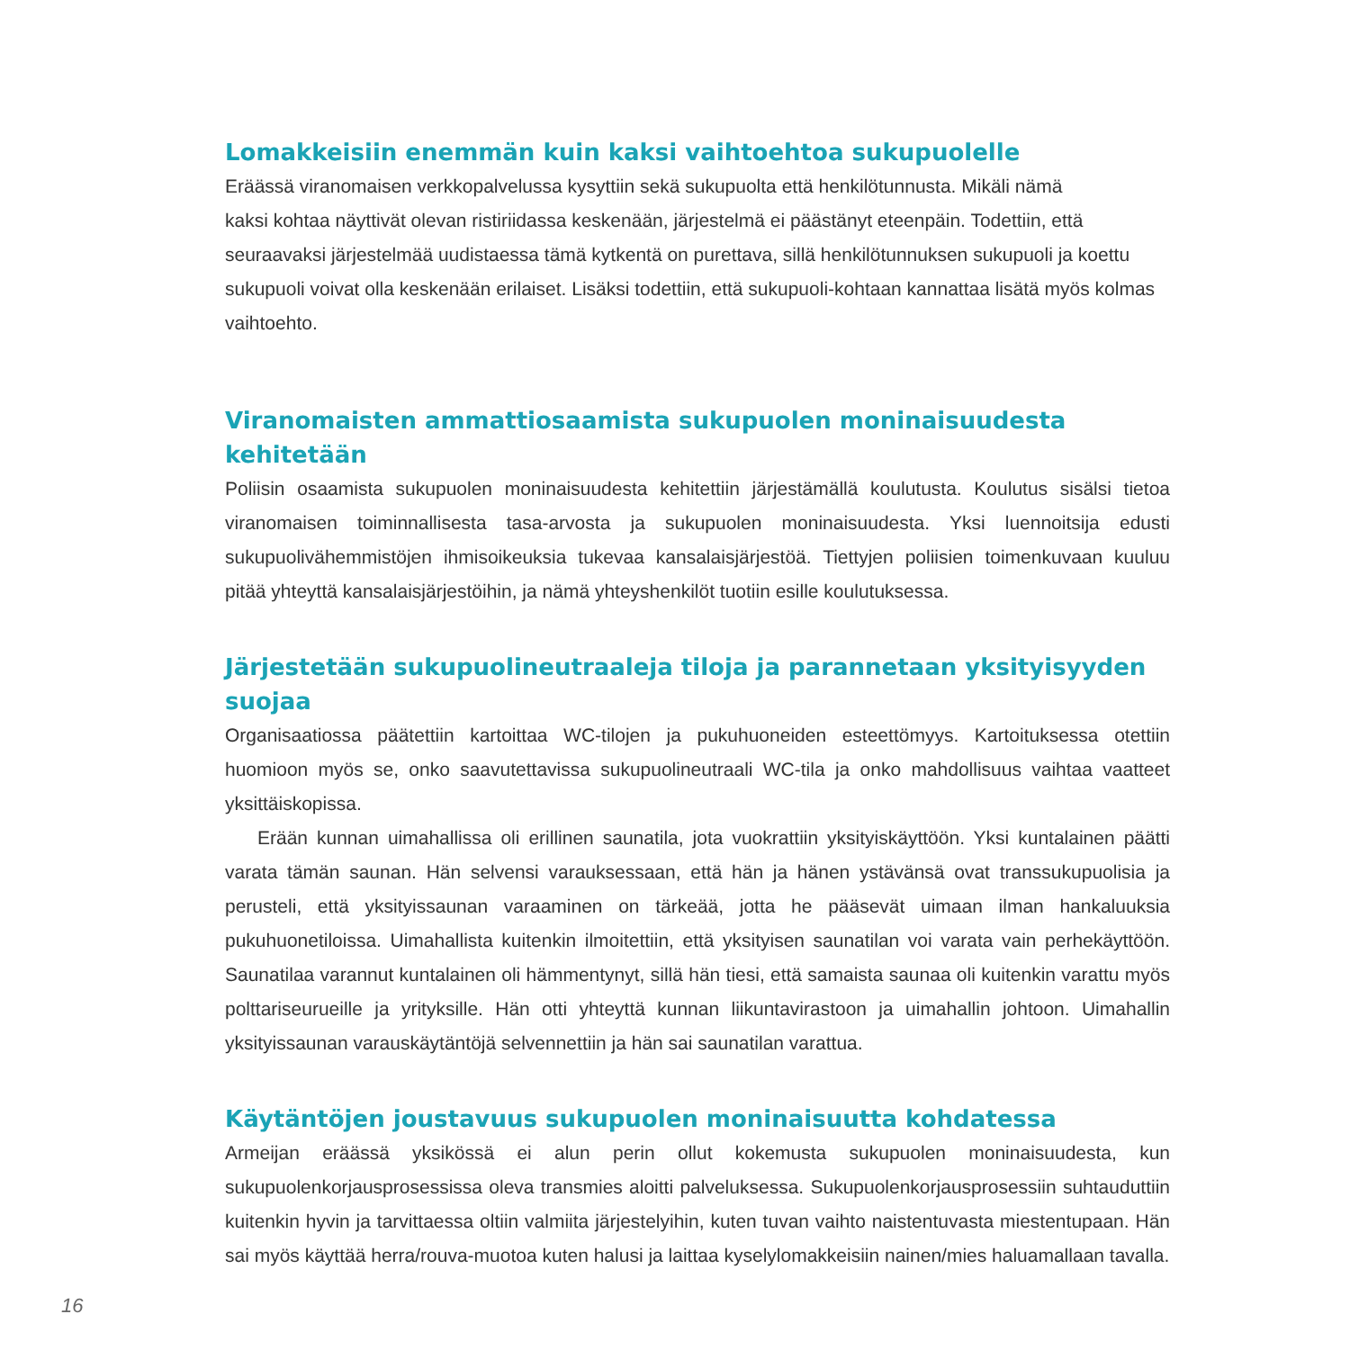Lomakkeisiin enemmän kuin kaksi vaihtoehtoa sukupuolelle
Eräässä viranomaisen verkkopalvelussa kysyttiin sekä sukupuolta että henkilötunnusta. Mikäli nämä
kaksi kohtaa näyttivät olevan ristiriidassa keskenään, järjestelmä ei päästänyt eteenpäin. Todettiin, että seuraavaksi järjestelmää uudistaessa tämä kytkentä on purettava, sillä henkilötunnuksen sukupuoli ja koettu sukupuoli voivat olla keskenään erilaiset. Lisäksi todettiin, että sukupuoli-kohtaan kannattaa lisätä myös kolmas vaihtoehto.
Viranomaisten ammattiosaamista sukupuolen moninaisuudesta kehitetään
Poliisin osaamista sukupuolen moninaisuudesta kehitettiin järjestämällä koulutusta. Koulutus sisälsi tietoa viranomaisen toiminnallisesta tasa-arvosta ja sukupuolen moninaisuudesta. Yksi luennoitsija edusti sukupuolivähemmistöjen ihmisoikeuksia tukevaa kansalaisjärjestöä. Tiettyjen poliisien toimenkuvaan kuuluu pitää yhteyttä kansalaisjärjestöihin, ja nämä yhteyshenkilöt tuotiin esille koulutuksessa.
Järjestetään sukupuolineutraaleja tiloja ja parannetaan yksityisyyden suojaa
Organisaatiossa päätettiin kartoittaa WC-tilojen ja pukuhuoneiden esteettömyys. Kartoituksessa otettiin huomioon myös se, onko saavutettavissa sukupuolineutraali WC-tila ja onko mahdollisuus vaihtaa vaatteet yksittäiskopissa.
Erään kunnan uimahallissa oli erillinen saunatila, jota vuokrattiin yksityiskäyttöön. Yksi kuntalainen päätti varata tämän saunan. Hän selvensi varauksessaan, että hän ja hänen ystävänsä ovat transsukupuolisia ja perusteli, että yksityissaunan varaaminen on tärkeää, jotta he pääsevät uimaan ilman hankaluuksia pukuhuonetiloissa. Uimahallista kuitenkin ilmoitettiin, että yksityisen saunatilan voi varata vain perhekäyttöön. Saunatilaa varannut kuntalainen oli hämmentynyt, sillä hän tiesi, että samaista saunaa oli kuitenkin varattu myös polttariseurueille ja yrityksille. Hän otti yhteyttä kunnan liikuntavirastoon ja uimahallin johtoon. Uimahallin yksityissaunan varauskäytäntöjä selvennettiin ja hän sai saunatilan varattua.
Käytäntöjen joustavuus sukupuolen moninaisuutta kohdatessa
Armeijan eräässä yksikössä ei alun perin ollut kokemusta sukupuolen moninaisuudesta, kun sukupuolenkorjausprosessissa oleva transmies aloitti palveluksessa. Sukupuolenkorjausprosessiin suhtauduttiin kuitenkin hyvin ja tarvittaessa oltiin valmiita järjestelyihin, kuten tuvan vaihto naistentuvasta miestentupaan. Hän sai myös käyttää herra/rouva-muotoa kuten halusi ja laittaa kyselylomakkeisiin nainen/mies haluamallaan tavalla.
16